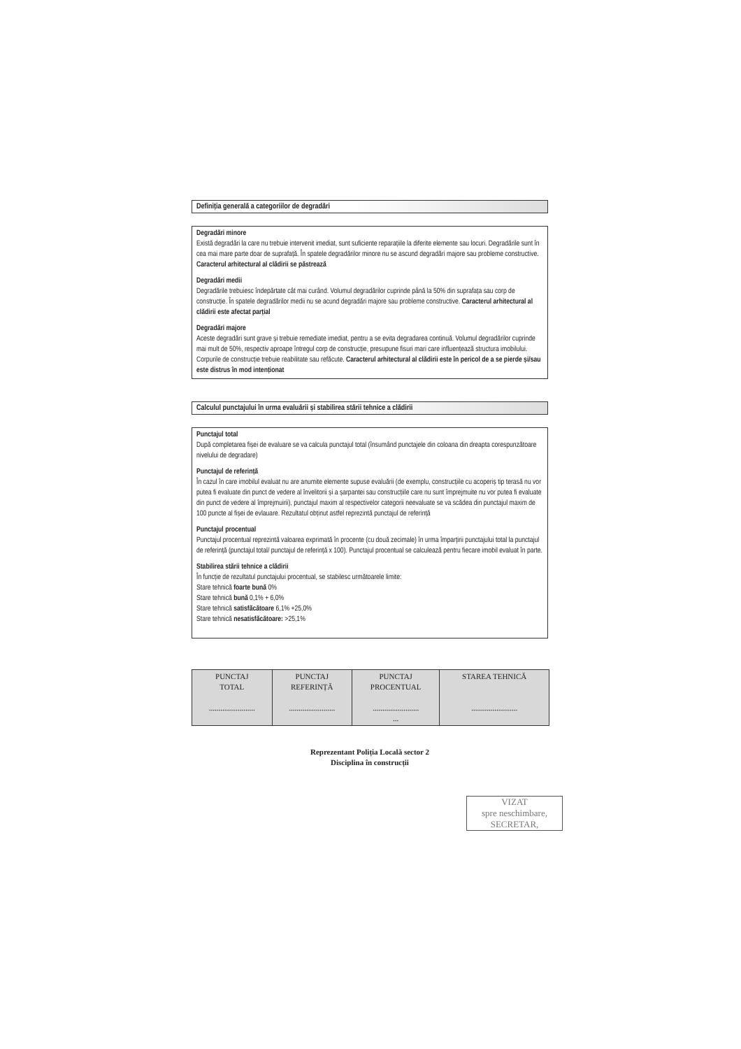Definiția generală a categoriilor de degradări
Degradări minore
Există degradări la care nu trebuie intervenit imediat, sunt suficiente reparațiile la diferite elemente sau locuri. Degradările sunt în cea mai mare parte doar de suprafață. În spatele degradărilor minore nu se ascund degradări majore sau probleme constructive. Caracterul arhitectural al clădirii se păstrează
Degradări medii
Degradările trebuiesc îndepărtate cât mai curând. Volumul degradărilor cuprinde până la 50% din suprafața sau corp de construcție. În spatele degradărilor medii nu se acund degradări majore sau probleme constructive. Caracterul arhitectural al clădirii este afectat parțial
Degradări majore
Aceste degradări sunt grave și trebuie remediate imediat, pentru a se evita degradarea continuă. Volumul degradărilor cuprinde mai mult de 50%, respectiv aproape întregul corp de construcție, presupune fisuri mari care influențează structura imobilului. Corpurile de construcție trebuie reabilitate sau refăcute. Caracterul arhitectural al clădirii este în pericol de a se pierde și/sau este distrus în mod intenționat
Calculul punctajului în urma evaluării și stabilirea stării tehnice a clădirii
Punctajul total
După completarea fișei de evaluare se va calcula punctajul total (însumând punctajele din coloana din dreapta corespunzătoare nivelului de degradare)
Punctajul de referință
În cazul în care imobilul evaluat nu are anumite elemente supuse evaluării (de exemplu, construcțiile cu acoperiș tip terasă nu vor putea fi evaluate din punct de vedere al învelitorii și a șarpantei sau construcțiile care nu sunt împrejmuite nu vor putea fi evaluate din punct de vedere al împrejmuirii), punctajul maxim al respectivelor categorii neevaluate se va scădea din punctajul maxim de 100 puncte al fișei de evlauare. Rezultatul obținut astfel reprezintă punctajul de referință
Punctajul procentual
Punctajul procentual reprezintă valoarea exprimată în procente (cu două zecimale) în urma împarțirii punctajului total la punctajul de referință (punctajul total/ punctajul de referință x 100). Punctajul procentual se calculează pentru fiecare imobil evaluat în parte.
Stabilirea stării tehnice a clădirii
În funcție de rezultatul punctajului procentual, se stabilesc următoarele limite:
Stare tehnică foarte bună 0%
Stare tehnică bună 0,1% + 6,0%
Stare tehnică satisfăcătoare 6,1% +25,0%
Stare tehnică nesatisfăcătoare: >25,1%
| PUNCTAJ TOTAL ........................ | PUNCTAJ REFERINȚĂ ........................ | PUNCTAJ PROCENTUAL ........................ ... | STAREA TEHNICĂ ........................ |
Reprezentant Poliția Locală sector 2
Disciplina în construcții
VIZAT
spre neschimbare,
SECRETAR,